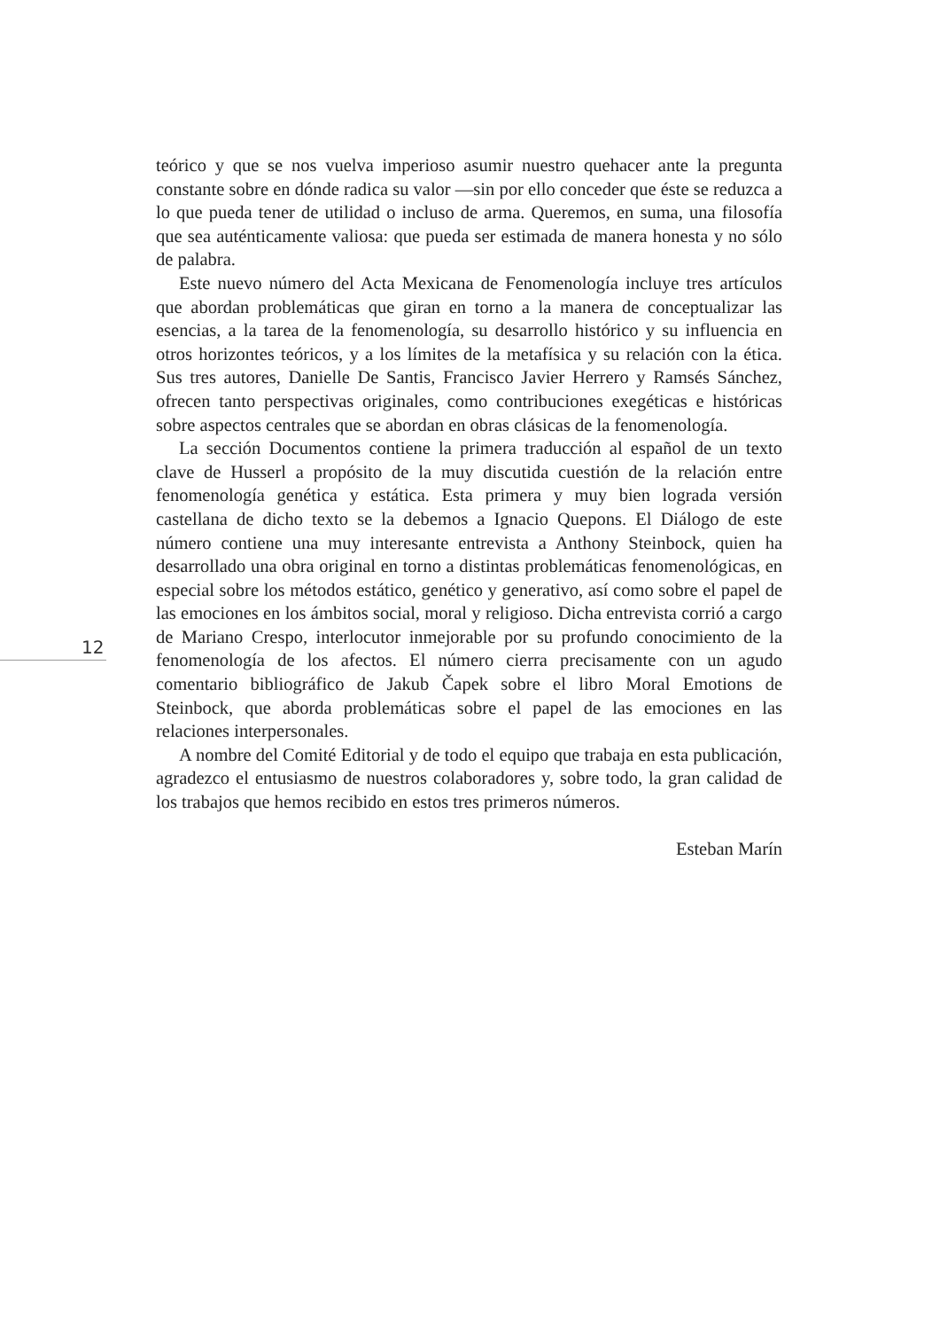teórico y que se nos vuelva imperioso asumir nuestro quehacer ante la pregunta constante sobre en dónde radica su valor —sin por ello conceder que éste se reduzca a lo que pueda tener de utilidad o incluso de arma. Queremos, en suma, una filosofía que sea auténticamente valiosa: que pueda ser estimada de manera honesta y no sólo de palabra.
Este nuevo número del Acta Mexicana de Fenomenología incluye tres artículos que abordan problemáticas que giran en torno a la manera de conceptualizar las esencias, a la tarea de la fenomenología, su desarrollo histórico y su influencia en otros horizontes teóricos, y a los límites de la metafísica y su relación con la ética. Sus tres autores, Danielle De Santis, Francisco Javier Herrero y Ramsés Sánchez, ofrecen tanto perspectivas originales, como contribuciones exegéticas e históricas sobre aspectos centrales que se abordan en obras clásicas de la fenomenología.
La sección Documentos contiene la primera traducción al español de un texto clave de Husserl a propósito de la muy discutida cuestión de la relación entre fenomenología genética y estática. Esta primera y muy bien lograda versión castellana de dicho texto se la debemos a Ignacio Quepons. El Diálogo de este número contiene una muy interesante entrevista a Anthony Steinbock, quien ha desarrollado una obra original en torno a distintas problemáticas fenomenológicas, en especial sobre los métodos estático, genético y generativo, así como sobre el papel de las emociones en los ámbitos social, moral y religioso. Dicha entrevista corrió a cargo de Mariano Crespo, interlocutor inmejorable por su profundo conocimiento de la fenomenología de los afectos. El número cierra precisamente con un agudo comentario bibliográfico de Jakub Čapek sobre el libro Moral Emotions de Steinbock, que aborda problemáticas sobre el papel de las emociones en las relaciones interpersonales.
A nombre del Comité Editorial y de todo el equipo que trabaja en esta publicación, agradezco el entusiasmo de nuestros colaboradores y, sobre todo, la gran calidad de los trabajos que hemos recibido en estos tres primeros números.
Esteban Marín
12